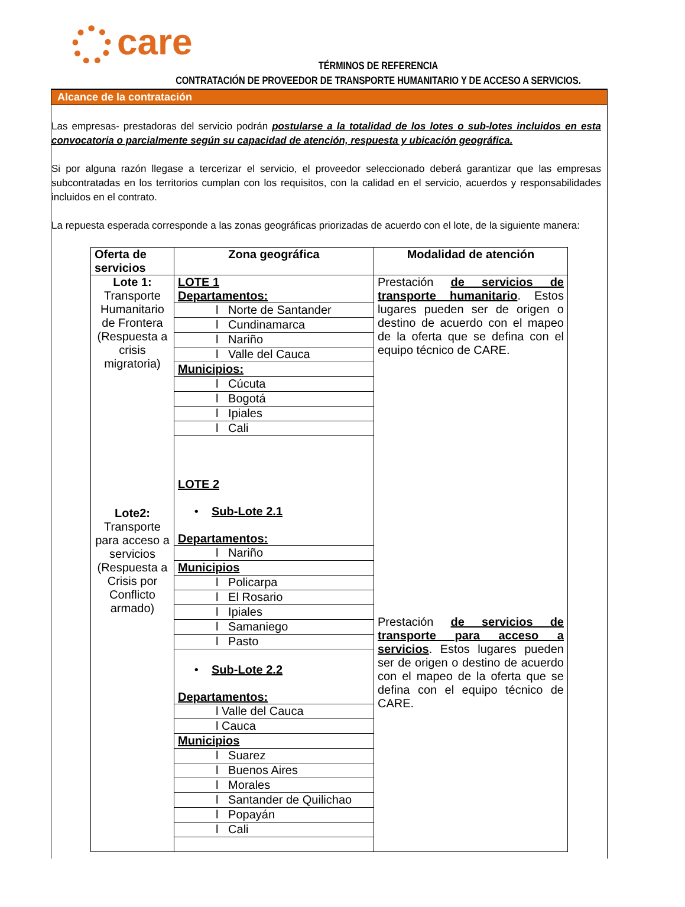care
TÉRMINOS DE REFERENCIA
CONTRATACIÓN DE PROVEEDOR DE TRANSPORTE HUMANITARIO Y DE ACCESO A SERVICIOS.
Alcance de la contratación
Las empresas- prestadoras del servicio podrán postularse a la totalidad de los lotes o sub-lotes incluidos en esta convocatoria o parcialmente según su capacidad de atención, respuesta y ubicación geográfica.
Si por alguna razón llegase a tercerizar el servicio, el proveedor seleccionado deberá garantizar que las empresas subcontratadas en los territorios cumplan con los requisitos, con la calidad en el servicio, acuerdos y responsabilidades incluidos en el contrato.
La repuesta esperada corresponde a las zonas geográficas priorizadas de acuerdo con el lote, de la siguiente manera:
| Oferta de servicios | Zona geográfica | Modalidad de atención |
| --- | --- | --- |
| Lote 1: Transporte Humanitario de Frontera (Respuesta a crisis migratoria) Lote2: Transporte para acceso a servicios (Respuesta a Crisis por Conflicto armado) | / LOTE 1 Departamentos: / / l Norte de Santander / / l Cundinamarca / / l Nariño / / l Valle del Cauca / / Municipios: / / l Cúcuta / / l Bogotá / / l Ipiales / / l Cali / / LOTE 2 • Sub-Lote 2.1 Departamentos: / / l Nariño / / Municipios / / l Policarpa / / l El Rosario / / l Ipiales / / l Samaniego / / l Pasto / / • Sub-Lote 2.2 Departamentos: / / l Valle del Cauca / / l Cauca / / Municipios / / l Suarez / / l Buenos Aires / / l Morales / / l Santander de Quilichao / / l Popayán / / l Cali / | Prestación de servicios de transporte humanitario . Estos lugares pueden ser de origen o destino de acuerdo con el mapeo de la oferta que se defina con el equipo técnico de CARE. Prestación de servicios de transporte para acceso a servicios . Estos lugares pueden ser de origen o destino de acuerdo con el mapeo de la oferta que se defina con el equipo técnico de CARE. |